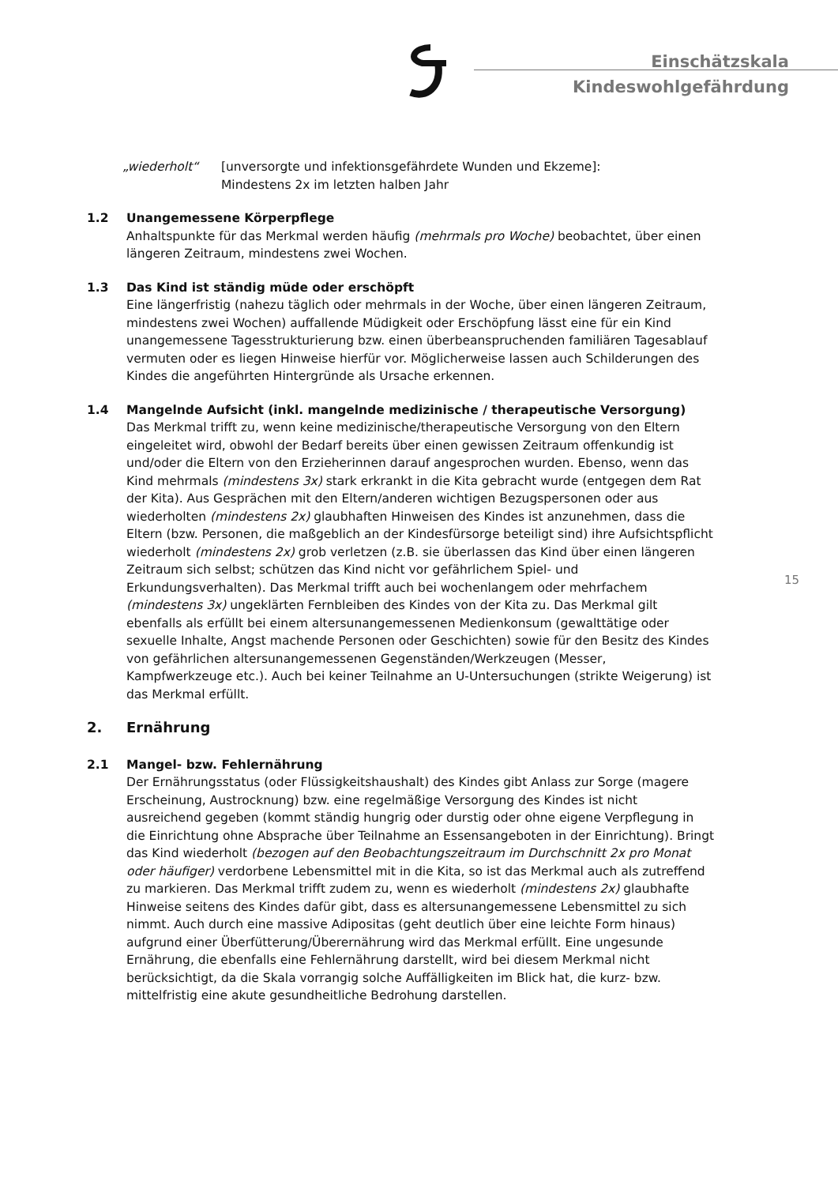Einschätzskala
Kindeswohlgefährdung
„wiederholt“ [unversorgte und infektionsgefährdete Wunden und Ekzeme]:
Mindestens 2x im letzten halben Jahr
1.2 Unangemessene Körperpflege
Anhaltspunkte für das Merkmal werden häufig (mehrmals pro Woche) beobachtet, über einen längeren Zeitraum, mindestens zwei Wochen.
1.3 Das Kind ist ständig müde oder erschöpft
Eine längerfristig (nahezu täglich oder mehrmals in der Woche, über einen längeren Zeitraum, mindestens zwei Wochen) auffallende Müdigkeit oder Erschöpfung lässt eine für ein Kind unangemessene Tagesstrukturierung bzw. einen überbeanspruchenden familiären Tagesablauf vermuten oder es liegen Hinweise hierfür vor. Möglicherweise lassen auch Schilderungen des Kindes die angeführten Hintergründe als Ursache erkennen.
1.4 Mangelnde Aufsicht (inkl. mangelnde medizinische / therapeutische Versorgung)
Das Merkmal trifft zu, wenn keine medizinische/therapeutische Versorgung von den Eltern eingeleitet wird, obwohl der Bedarf bereits über einen gewissen Zeitraum offenkundig ist und/oder die Eltern von den Erzieherinnen darauf angesprochen wurden. Ebenso, wenn das Kind mehrmals (mindestens 3x) stark erkrankt in die Kita gebracht wurde (entgegen dem Rat der Kita). Aus Gesprächen mit den Eltern/anderen wichtigen Bezugspersonen oder aus wiederholten (mindestens 2x) glaubhaften Hinweisen des Kindes ist anzunehmen, dass die Eltern (bzw. Personen, die maßgeblich an der Kindesfürsorge beteiligt sind) ihre Aufsichtspflicht wiederholt (mindestens 2x) grob verletzen (z.B. sie überlassen das Kind über einen längeren Zeitraum sich selbst; schützen das Kind nicht vor gefährlichem Spiel- und Erkundungsverhalten). Das Merkmal trifft auch bei wochenlangem oder mehrfachem (mindestens 3x) ungeklärten Fernbleiben des Kindes von der Kita zu. Das Merkmal gilt ebenfalls als erfüllt bei einem altersunangemessenen Medienkonsum (gewalttätige oder sexuelle Inhalte, Angst machende Personen oder Geschichten) sowie für den Besitz des Kindes von gefährlichen altersunangemessenen Gegenständen/Werkzeugen (Messer, Kampfwerkzeuge etc.). Auch bei keiner Teilnahme an U-Untersuchungen (strikte Weigerung) ist das Merkmal erfüllt.
2. Ernährung
2.1 Mangel- bzw. Fehlernährung
Der Ernährungsstatus (oder Flüssigkeitshaushalt) des Kindes gibt Anlass zur Sorge (magere Erscheinung, Austrocknung) bzw. eine regelmäßige Versorgung des Kindes ist nicht ausreichend gegeben (kommt ständig hungrig oder durstig oder ohne eigene Verpflegung in die Einrichtung ohne Absprache über Teilnahme an Essensangeboten in der Einrichtung). Bringt das Kind wiederholt (bezogen auf den Beobachtungszeitraum im Durchschnitt 2x pro Monat oder häufiger) verdorbene Lebensmittel mit in die Kita, so ist das Merkmal auch als zutreffend zu markieren. Das Merkmal trifft zudem zu, wenn es wiederholt (mindestens 2x) glaubhafte Hinweise seitens des Kindes dafür gibt, dass es altersunangemessene Lebensmittel zu sich nimmt. Auch durch eine massive Adipositas (geht deutlich über eine leichte Form hinaus) aufgrund einer Überfütterung/Überernährung wird das Merkmal erfüllt. Eine ungesunde Ernährung, die ebenfalls eine Fehlernährung darstellt, wird bei diesem Merkmal nicht berücksichtigt, da die Skala vorrangig solche Auffälligkeiten im Blick hat, die kurz- bzw. mittelfristig eine akute gesundheitliche Bedrohung darstellen.
15